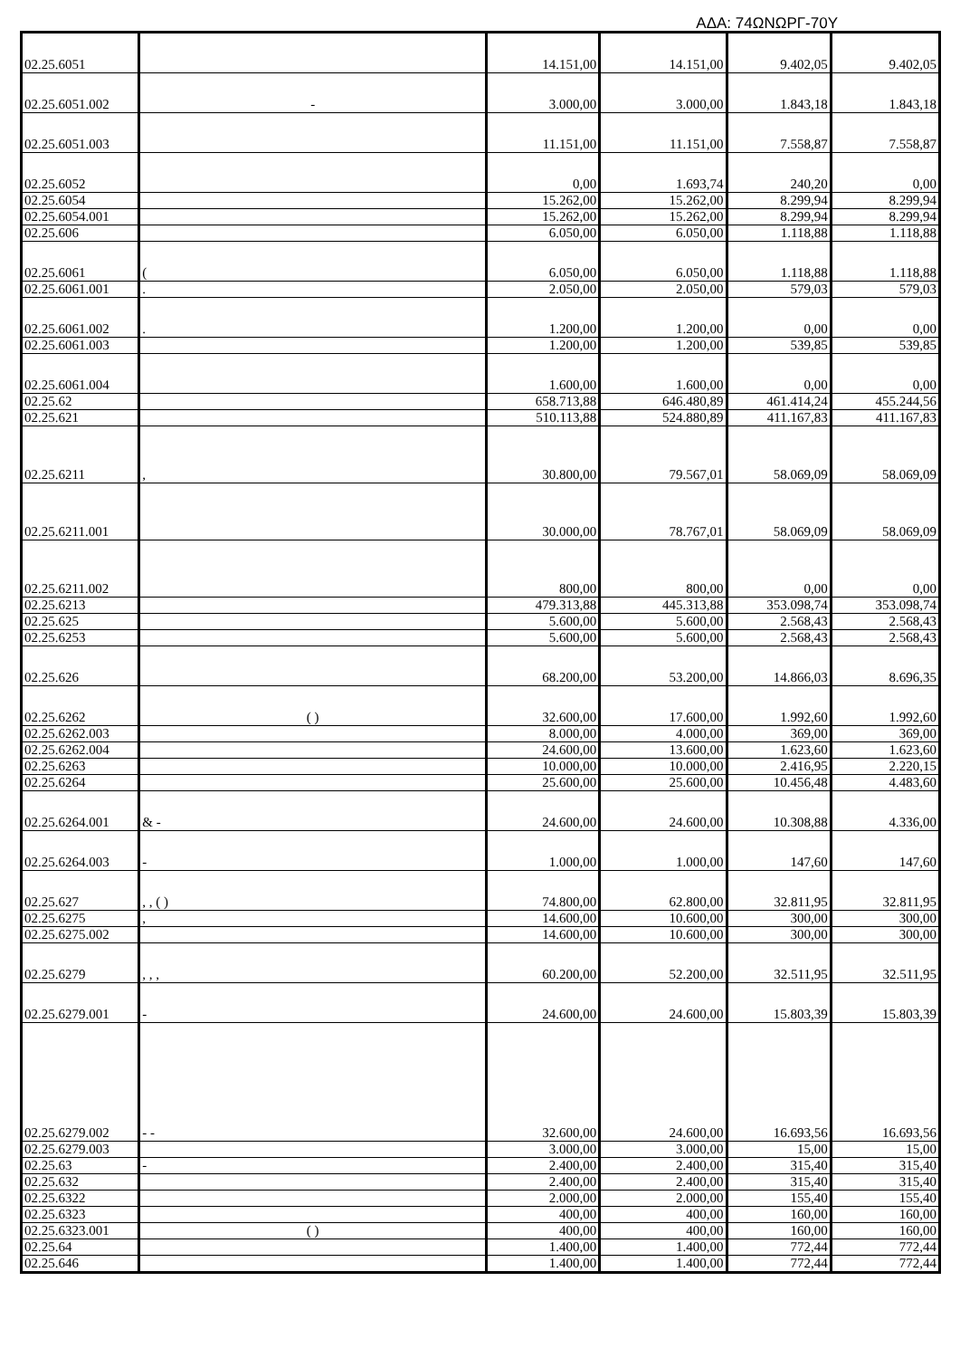ΑΔΑ: 74ΩΝΩΡΓ-70Υ
| 02.25.6051 | | 14.151,00 | 14.151,00 | 9.402,05 | 9.402,05 |
| 02.25.6051.002 | - | 3.000,00 | 3.000,00 | 1.843,18 | 1.843,18 |
| 02.25.6051.003 | | 11.151,00 | 11.151,00 | 7.558,87 | 7.558,87 |
| 02.25.6052 | | 0,00 | 1.693,74 | 240,20 | 0,00 |
| 02.25.6054 | | 15.262,00 | 15.262,00 | 8.299,94 | 8.299,94 |
| 02.25.6054.001 | | 15.262,00 | 15.262,00 | 8.299,94 | 8.299,94 |
| 02.25.606 | | 6.050,00 | 6.050,00 | 1.118,88 | 1.118,88 |
| 02.25.6061 | ( | 6.050,00 | 6.050,00 | 1.118,88 | 1.118,88 |
| 02.25.6061.001 | . | 2.050,00 | 2.050,00 | 579,03 | 579,03 |
| 02.25.6061.002 | . | 1.200,00 | 1.200,00 | 0,00 | 0,00 |
| 02.25.6061.003 | | 1.200,00 | 1.200,00 | 539,85 | 539,85 |
| 02.25.6061.004 | | 1.600,00 | 1.600,00 | 0,00 | 0,00 |
| 02.25.62 | | 658.713,88 | 646.480,89 | 461.414,24 | 455.244,56 |
| 02.25.621 | | 510.113,88 | 524.880,89 | 411.167,83 | 411.167,83 |
| 02.25.6211 | , | 30.800,00 | 79.567,01 | 58.069,09 | 58.069,09 |
| 02.25.6211.001 | | 30.000,00 | 78.767,01 | 58.069,09 | 58.069,09 |
| 02.25.6211.002 | | 800,00 | 800,00 | 0,00 | 0,00 |
| 02.25.6213 | | 479.313,88 | 445.313,88 | 353.098,74 | 353.098,74 |
| 02.25.625 | | 5.600,00 | 5.600,00 | 2.568,43 | 2.568,43 |
| 02.25.6253 | | 5.600,00 | 5.600,00 | 2.568,43 | 2.568,43 |
| 02.25.626 | | 68.200,00 | 53.200,00 | 14.866,03 | 8.696,35 |
| 02.25.6262 | ( ) | 32.600,00 | 17.600,00 | 1.992,60 | 1.992,60 |
| 02.25.6262.003 | | 8.000,00 | 4.000,00 | 369,00 | 369,00 |
| 02.25.6262.004 | | 24.600,00 | 13.600,00 | 1.623,60 | 1.623,60 |
| 02.25.6263 | | 10.000,00 | 10.000,00 | 2.416,95 | 2.220,15 |
| 02.25.6264 | | 25.600,00 | 25.600,00 | 10.456,48 | 4.483,60 |
| 02.25.6264.001 | & - | 24.600,00 | 24.600,00 | 10.308,88 | 4.336,00 |
| 02.25.6264.003 | - | 1.000,00 | 1.000,00 | 147,60 | 147,60 |
| 02.25.627 | , , ( ) | 74.800,00 | 62.800,00 | 32.811,95 | 32.811,95 |
| 02.25.6275 | , | 14.600,00 | 10.600,00 | 300,00 | 300,00 |
| 02.25.6275.002 | | 14.600,00 | 10.600,00 | 300,00 | 300,00 |
| 02.25.6279 | , , , | 60.200,00 | 52.200,00 | 32.511,95 | 32.511,95 |
| 02.25.6279.001 | - | 24.600,00 | 24.600,00 | 15.803,39 | 15.803,39 |
| 02.25.6279.002 | - - | 32.600,00 | 24.600,00 | 16.693,56 | 16.693,56 |
| 02.25.6279.003 | | 3.000,00 | 3.000,00 | 15,00 | 15,00 |
| 02.25.63 | - | 2.400,00 | 2.400,00 | 315,40 | 315,40 |
| 02.25.632 | | 2.400,00 | 2.400,00 | 315,40 | 315,40 |
| 02.25.6322 | | 2.000,00 | 2.000,00 | 155,40 | 155,40 |
| 02.25.6323 | | 400,00 | 400,00 | 160,00 | 160,00 |
| 02.25.6323.001 | ( ) | 400,00 | 400,00 | 160,00 | 160,00 |
| 02.25.64 | | 1.400,00 | 1.400,00 | 772,44 | 772,44 |
| 02.25.646 | | 1.400,00 | 1.400,00 | 772,44 | 772,44 |